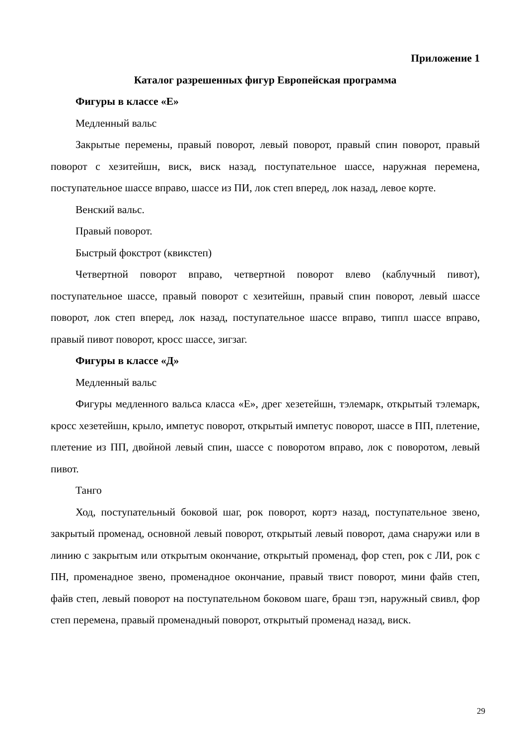Приложение 1
Каталог разрешенных фигур Европейская программа
Фигуры в классе «Е»
Медленный вальс
Закрытые перемены, правый поворот, левый поворот, правый спин поворот, правый поворот с хезитейшн, виск, виск назад, поступательное шассе, наружная перемена, поступательное шассе вправо, шассе из ПИ, лок степ вперед, лок назад, левое корте.
Венский вальс.
Правый поворот.
Быстрый фокстрот (квикстеп)
Четвертной поворот вправо, четвертной поворот влево (каблучный пивот), поступательное шассе, правый поворот с хезитейшн, правый спин поворот, левый шассе поворот, лок степ вперед, лок назад, поступательное шассе вправо, типпл шассе вправо, правый пивот поворот, кросс шассе, зигзаг.
Фигуры в классе «Д»
Медленный вальс
Фигуры медленного вальса класса «Е», дрег хезетейшн, тэлемарк, открытый тэлемарк, кросс хезетейшн, крыло, импетус поворот, открытый импетус поворот, шассе в ПП, плетение, плетение из ПП, двойной левый спин, шассе с поворотом вправо, лок с поворотом, левый пивот.
Танго
Ход, поступательный боковой шаг, рок поворот, кортэ назад, поступательное звено, закрытый променад, основной левый поворот, открытый левый поворот, дама снаружи или в линию с закрытым или открытым окончание, открытый променад, фор степ, рок с ЛИ, рок с ПН, променадное звено, променадное окончание, правый твист поворот, мини файв степ, файв степ, левый поворот на поступательном боковом шаге, браш тэп, наружный свивл, фор степ перемена, правый променадный поворот, открытый променад назад, виск.
29